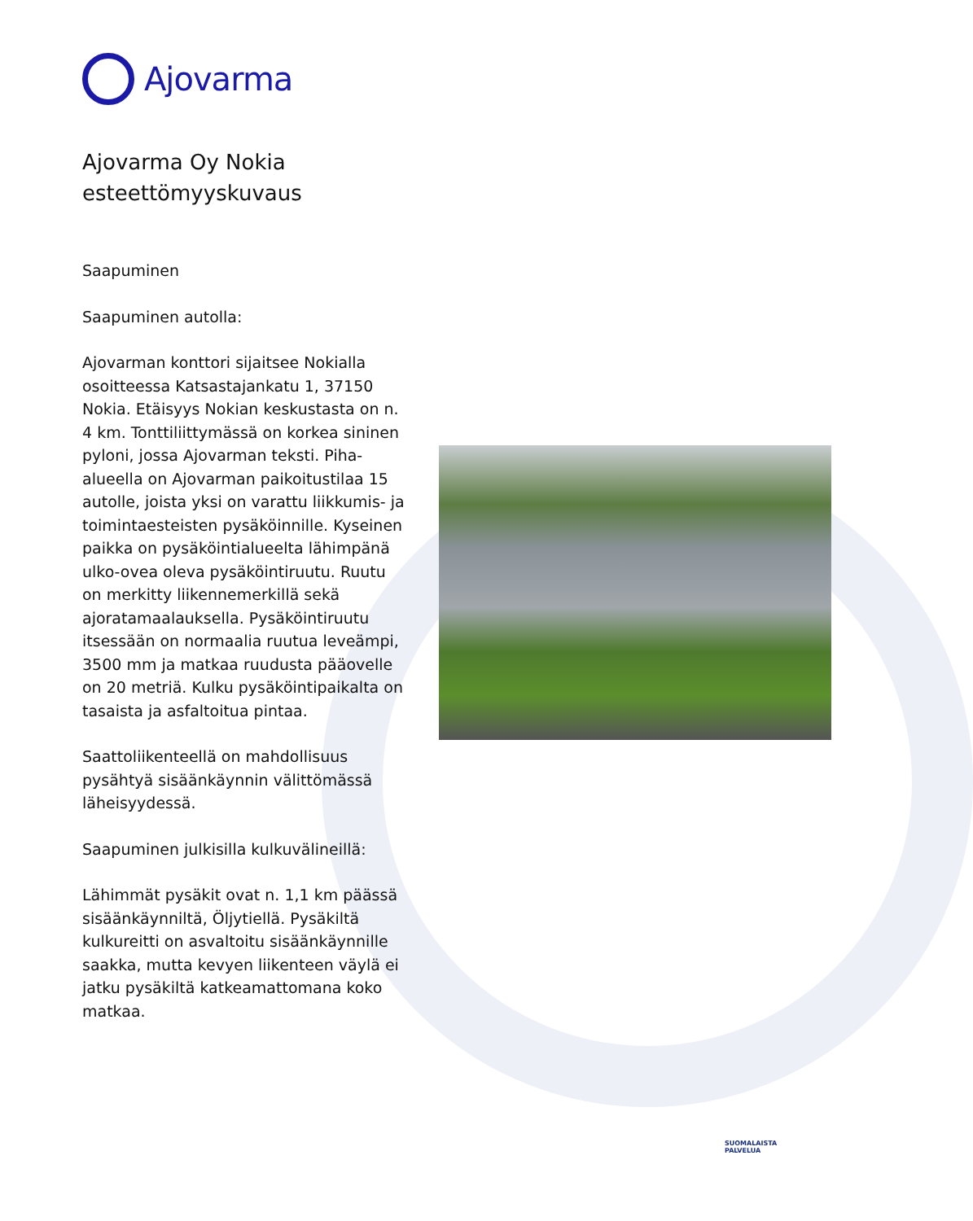Ajovarma
Ajovarma Oy Nokia esteettömyyskuvaus
Saapuminen
Saapuminen autolla:
Ajovarman konttori sijaitsee Nokialla osoitteessa Katsastajankatu 1, 37150 Nokia. Etäisyys Nokian keskustasta on n. 4 km. Tonttiliittymässä on korkea sininen pyloni, jossa Ajovarman teksti. Piha-alueella on Ajovarman paikoitustilaa 15 autolle, joista yksi on varattu liikkumis- ja toimintaesteisten pysäköinnille. Kyseinen paikka on pysäköintialueelta lähimpänä ulko-ovea oleva pysäköintiruutu. Ruutu on merkitty liikennemerkillä sekä ajoratamaalauksella. Pysäköintiruutu itsessään on normaalia ruutua leveämpi, 3500 mm ja matkaa ruudusta pääovelle on 20 metriä. Kulku pysäköintipaikalta on tasaista ja asfaltoitua pintaa.
Saattoliikenteellä on mahdollisuus pysähtyä sisäänkäynnin välittömässä läheisyydessä.
Saapuminen julkisilla kulkuvälineillä:
Lähimmät pysäkit ovat n. 1,1 km päässä sisäänkäynniltä, Öljytiellä. Pysäkiltä kulkureitti on asvaltoitu sisäänkäynnille saakka, mutta kevyen liikenteen väylä ei jatku pysäkiltä katkeamattomana koko matkaa.
SUOMALAISTA
PALVELUA